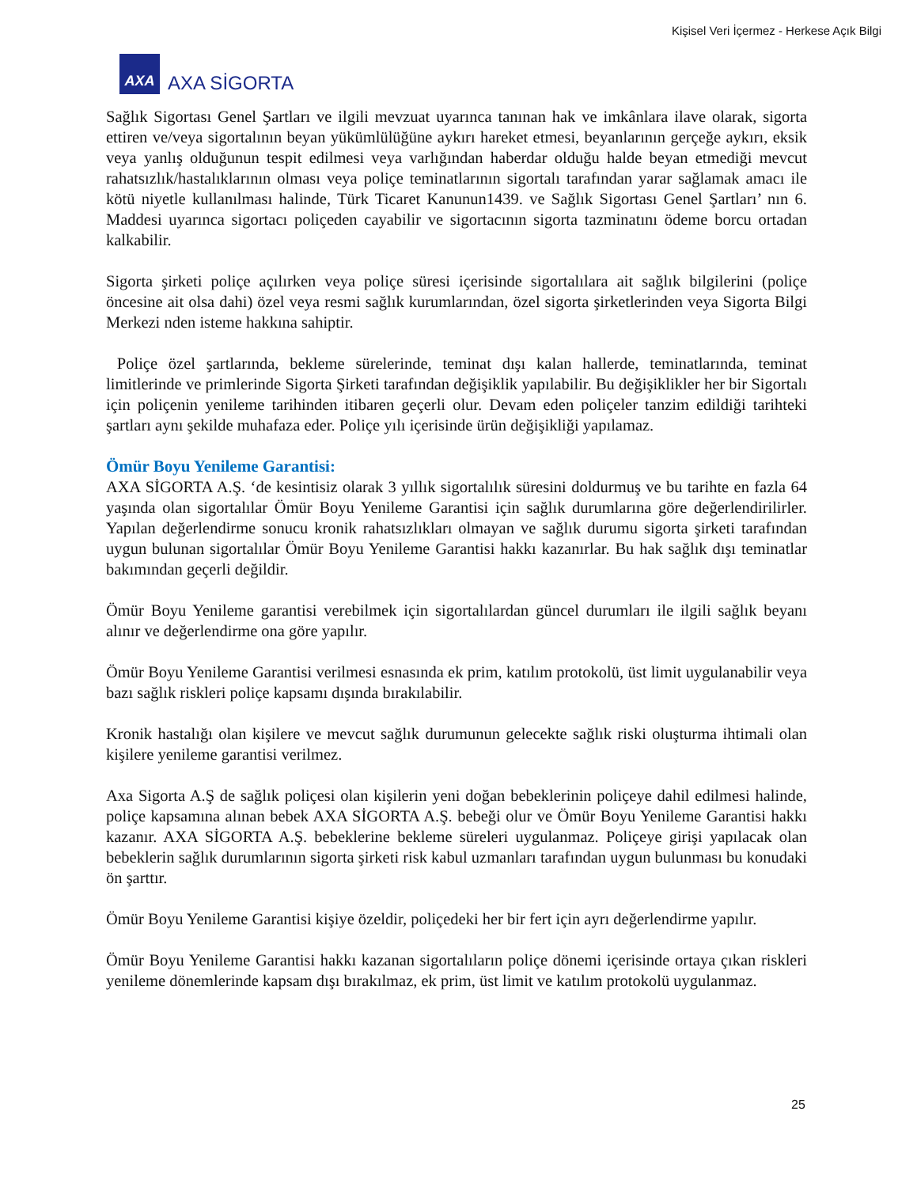Kişisel Veri İçermez - Herkese Açık Bilgi
AXA
AXA SİGORTA
Sağlık Sigortası Genel Şartları ve ilgili mevzuat uyarınca tanınan hak ve imkânlara ilave olarak, sigorta ettiren ve/veya sigortalının beyan yükümlülüğüne aykırı hareket etmesi, beyanlarının gerçeğe aykırı, eksik veya yanlış olduğunun tespit edilmesi veya varlığından haberdar olduğu halde beyan etmediği mevcut rahatsızlık/hastalıklarının olması veya poliçe teminatlarının sigortalı tarafından yarar sağlamak amacı ile kötü niyetle kullanılması halinde, Türk Ticaret Kanunun1439. ve Sağlık Sigortası Genel Şartları’ nın 6. Maddesi uyarınca sigortacı poliçeden cayabilir ve sigortacının sigorta tazminatını ödeme borcu ortadan kalkabilir.
Sigorta şirketi poliçe açılırken veya poliçe süresi içerisinde sigortalılara ait sağlık bilgilerini (poliçe öncesine ait olsa dahi) özel veya resmi sağlık kurumlarından, özel sigorta şirketlerinden veya Sigorta Bilgi Merkezi nden isteme hakkına sahiptir.
Poliçe özel şartlarında, bekleme sürelerinde, teminat dışı kalan hallerde, teminatlarında, teminat limitlerinde ve primlerinde Sigorta Şirketi tarafından değişiklik yapılabilir. Bu değişiklikler her bir Sigortalı için poliçenin yenileme tarihinden itibaren geçerli olur. Devam eden poliçeler tanzim edildiği tarihteki şartları aynı şekilde muhafaza eder. Poliçe yılı içerisinde ürün değişikliği yapılamaz.
Ömür Boyu Yenileme Garantisi:
AXA SİGORTA A.Ş. ‘de kesintisiz olarak 3 yıllık sigortalılık süresini doldurmuş ve bu tarihte en fazla 64 yaşında olan sigortalılar Ömür Boyu Yenileme Garantisi için sağlık durumlarına göre değerlendirilirler. Yapılan değerlendirme sonucu kronik rahatsızlıkları olmayan ve sağlık durumu sigorta şirketi tarafından uygun bulunan sigortalılar Ömür Boyu Yenileme Garantisi hakkı kazanırlar. Bu hak sağlık dışı teminatlar bakımından geçerli değildir.
Ömür Boyu Yenileme garantisi verebilmek için sigortalılardan güncel durumları ile ilgili sağlık beyanı alınır ve değerlendirme ona göre yapılır.
Ömür Boyu Yenileme Garantisi verilmesi esnasında ek prim, katılım protokolü, üst limit uygulanabilir veya bazı sağlık riskleri poliçe kapsamı dışında bırakılabilir.
Kronik hastalığı olan kişilere ve mevcut sağlık durumunun gelecekte sağlık riski oluşturma ihtimali olan kişilere yenileme garantisi verilmez.
Axa Sigorta A.Ş de sağlık poliçesi olan kişilerin yeni doğan bebeklerinin poliçeye dahil edilmesi halinde, poliçe kapsamına alınan bebek AXA SİGORTA A.Ş. bebeği olur ve Ömür Boyu Yenileme Garantisi hakkı kazanır. AXA SİGORTA A.Ş. bebeklerine bekleme süreleri uygulanmaz. Poliçeye girişi yapılacak olan bebeklerin sağlık durumlarının sigorta şirketi risk kabul uzmanları tarafından uygun bulunması bu konudaki ön şarttır.
Ömür Boyu Yenileme Garantisi kişiye özeldir, poliçedeki her bir fert için ayrı değerlendirme yapılır.
Ömür Boyu Yenileme Garantisi hakkı kazanan sigortalıların poliçe dönemi içerisinde ortaya çıkan riskleri yenileme dönemlerinde kapsam dışı bırakılmaz, ek prim, üst limit ve katılım protokolü uygulanmaz.
25